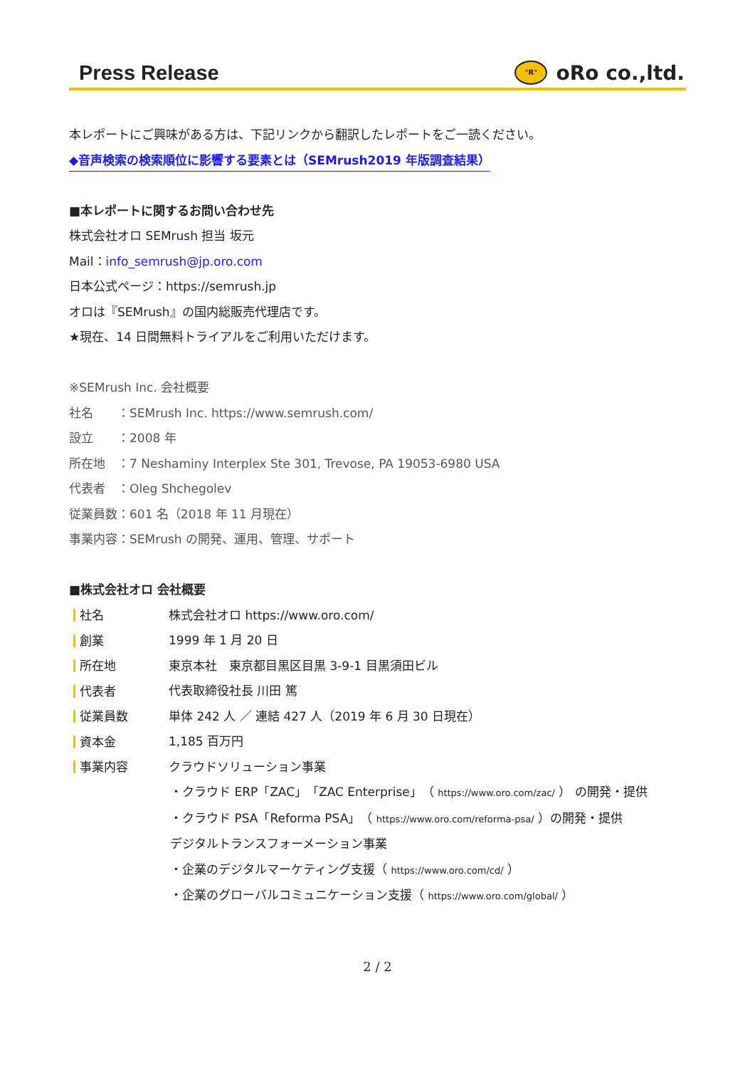Press Release
°R° oRo co.,ltd.
本レポートにご興味がある方は、下記リンクから翻訳したレポートをご一読ください。
◆音声検索の検索順位に影響する要素とは（SEMrush2019 年版調査結果）
■本レポートに関するお問い合わせ先
株式会社オロ SEMrush 担当 坂元
Mail：info_semrush@jp.oro.com
日本公式ページ：https://semrush.jp
オロは『SEMrush』の国内総販売代理店です。
★現在、14 日間無料トライアルをご利用いただけます。
※SEMrush Inc. 会社概要
社名　　：SEMrush Inc. https://www.semrush.com/
設立　　：2008 年
所在地　：7 Neshaminy Interplex Ste 301, Trevose, PA 19053-6980 USA
代表者　：Oleg Shchegolev
従業員数：601 名（2018 年 11 月現在）
事業内容：SEMrush の開発、運用、管理、サポート
■株式会社オロ 会社概要
社名 株式会社オロ https://www.oro.com/
創業 1999 年 1 月 20 日
所在地 東京本社　東京都目黒区目黒 3-9-1 目黒須田ビル
代表者 代表取締役社長 川田 篤
従業員数 単体 242 人 ／ 連結 427 人（2019 年 6 月 30 日現在）
資本金 1,185 百万円
事業内容 クラウドソリューション事業
・クラウド ERP「ZAC」「ZAC Enterprise」（ https://www.oro.com/zac/ ） の開発・提供
・クラウド PSA「Reforma PSA」（ https://www.oro.com/reforma-psa/ ）の開発・提供
デジタルトランスフォーメーション事業
・企業のデジタルマーケティング支援（ https://www.oro.com/cd/ ）
・企業のグローバルコミュニケーション支援（ https://www.oro.com/global/ ）
2 / 2